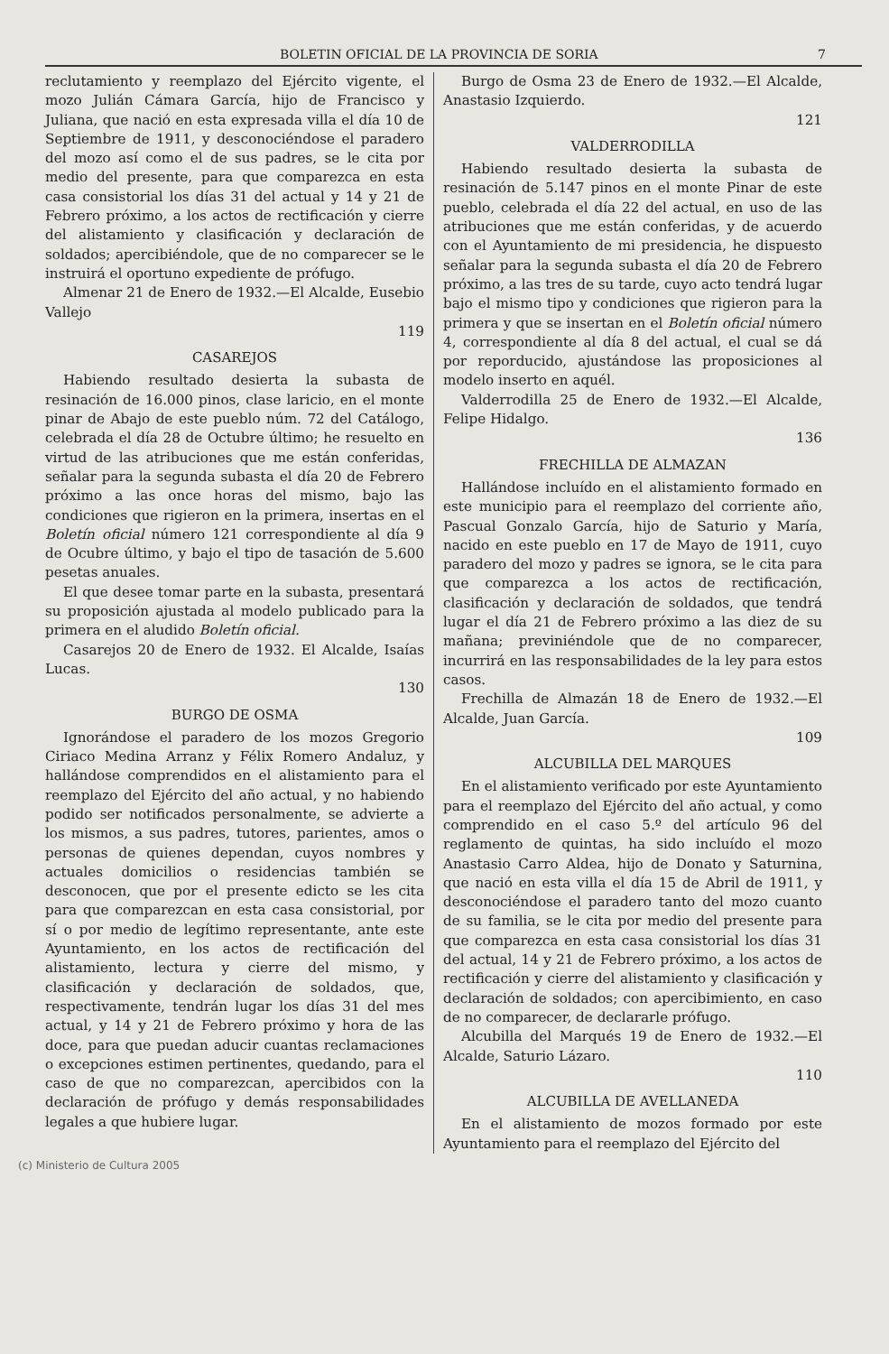BOLETIN OFICIAL DE LA PROVINCIA DE SORIA 7
reclutamiento y reemplazo del Ejército vigente, el mozo Julián Cámara García, hijo de Francisco y Juliana, que nació en esta expresada villa el día 10 de Septiembre de 1911, y desconociéndose el paradero del mozo así como el de sus padres, se le cita por medio del presente, para que comparezca en esta casa consistorial los días 31 del actual y 14 y 21 de Febrero próximo, a los actos de rectificación y cierre del alistamiento y clasificación y declaración de soldados; apercibiéndole, que de no comparecer se le instruirá el oportuno expediente de prófugo.
Almenar 21 de Enero de 1932.—El Alcalde, Eusebio Vallejo
119
CASAREJOS
Habiendo resultado desierta la subasta de resinación de 16.000 pinos, clase laricio, en el monte pinar de Abajo de este pueblo núm. 72 del Catálogo, celebrada el día 28 de Octubre último; he resuelto en virtud de las atribuciones que me están conferidas, señalar para la segunda subasta el día 20 de Febrero próximo a las once horas del mismo, bajo las condiciones que rigieron en la primera, insertas en el Boletín oficial número 121 correspondiente al día 9 de Ocubre último, y bajo el tipo de tasación de 5.600 pesetas anuales.
El que desee tomar parte en la subasta, presentará su proposición ajustada al modelo publicado para la primera en el aludido Boletín oficial.
Casarejos 20 de Enero de 1932. El Alcalde, Isaías Lucas.
130
BURGO DE OSMA
Ignorándose el paradero de los mozos Gregorio Ciriaco Medina Arranz y Félix Romero Andaluz, y hallándose comprendidos en el alistamiento para el reemplazo del Ejército del año actual, y no habiendo podido ser notificados personalmente, se advierte a los mismos, a sus padres, tutores, parientes, amos o personas de quienes dependan, cuyos nombres y actuales domicilios o residencias también se desconocen, que por el presente edicto se les cita para que comparezcan en esta casa consistorial, por sí o por medio de legítimo representante, ante este Ayuntamiento, en los actos de rectificación del alistamiento, lectura y cierre del mismo, y clasificación y declaración de soldados, que, respectivamente, tendrán lugar los días 31 del mes actual, y 14 y 21 de Febrero próximo y hora de las doce, para que puedan aducir cuantas reclamaciones o excepciones estimen pertinentes, quedando, para el caso de que no comparezcan, apercibidos con la declaración de prófugo y demás responsabilidades legales a que hubiere lugar.
Burgo de Osma 23 de Enero de 1932.—El Alcalde, Anastasio Izquierdo.
121
VALDERRODILLA
Habiendo resultado desierta la subasta de resinación de 5.147 pinos en el monte Pinar de este pueblo, celebrada el día 22 del actual, en uso de las atribuciones que me están conferidas, y de acuerdo con el Ayuntamiento de mi presidencia, he dispuesto señalar para la segunda subasta el día 20 de Febrero próximo, a las tres de su tarde, cuyo acto tendrá lugar bajo el mismo tipo y condiciones que rigieron para la primera y que se insertan en el Boletín oficial número 4, correspondiente al día 8 del actual, el cual se dá por reporducido, ajustándose las proposiciones al modelo inserto en aquél.
Valderrodilla 25 de Enero de 1932.—El Alcalde, Felipe Hidalgo.
136
FRECHILLA DE ALMAZAN
Hallándose incluído en el alistamiento formado en este municipio para el reemplazo del corriente año, Pascual Gonzalo García, hijo de Saturio y María, nacido en este pueblo en 17 de Mayo de 1911, cuyo paradero del mozo y padres se ignora, se le cita para que comparezca a los actos de rectificación, clasificación y declaración de soldados, que tendrá lugar el día 21 de Febrero próximo a las diez de su mañana; previniéndole que de no comparecer, incurrirá en las responsabilidades de la ley para estos casos.
Frechilla de Almazán 18 de Enero de 1932.—El Alcalde, Juan García.
109
ALCUBILLA DEL MARQUES
En el alistamiento verificado por este Ayuntamiento para el reemplazo del Ejército del año actual, y como comprendido en el caso 5.º del artículo 96 del reglamento de quintas, ha sido incluído el mozo Anastasio Carro Aldea, hijo de Donato y Saturnina, que nació en esta villa el día 15 de Abril de 1911, y desconociéndose el paradero tanto del mozo cuanto de su familia, se le cita por medio del presente para que comparezca en esta casa consistorial los días 31 del actual, 14 y 21 de Febrero próximo, a los actos de rectificación y cierre del alistamiento y clasificación y declaración de soldados; con apercibimiento, en caso de no comparecer, de declararle prófugo.
Alcubilla del Marqués 19 de Enero de 1932.—El Alcalde, Saturio Lázaro.
110
ALCUBILLA DE AVELLANEDA
En el alistamiento de mozos formado por este Ayuntamiento para el reemplazo del Ejército del
(c) Ministerio de Cultura 2005